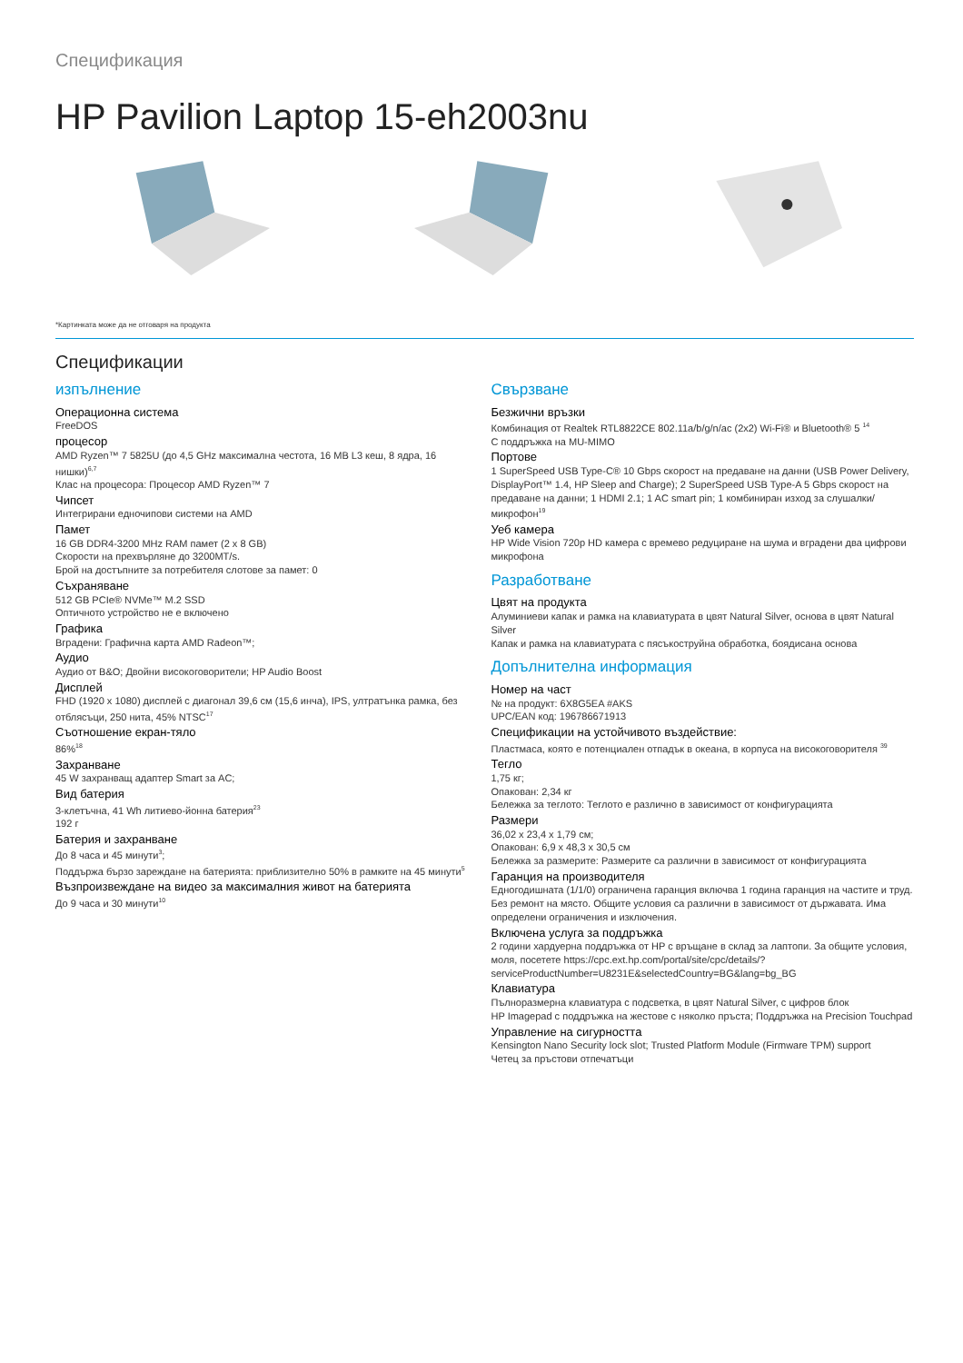Спецификация
HP Pavilion Laptop 15-eh2003nu
*Картинката може да не отговаря на продукта
Спецификации
изпълнение
Операционна система
FreeDOS
процесор
AMD Ryzen™ 7 5825U (до 4,5 GHz максимална честота, 16 MB L3 кеш, 8 ядра, 16 нишки)<sup>6,7</sup>
Клас на процесора: Процесор AMD Ryzen™ 7
Чипсет
Интегрирани едночипови системи на AMD
Памет
16 GB DDR4-3200 MHz RAM памет (2 x 8 GB)
Скорости на прехвърляне до 3200MT/s.
Брой на достъпните за потребителя слотове за памет: 0
Съхраняване
512 GB PCIe® NVMe™ M.2 SSD
Оптичното устройство не е включено
Графика
Вградени: Графична карта AMD Radeon™;
Аудио
Аудио от B&O; Двойни високоговорители; HP Audio Boost
Дисплей
FHD (1920 x 1080) дисплей с диагонал 39,6 см (15,6 инча), IPS, ултратънка рамка, без отблясъци, 250 нита, 45% NTSC<sup>17</sup>
Съотношение екран-тяло
86%<sup>18</sup>
Захранване
45 W захранващ адаптер Smart за AC;
Вид батерия
3-клетъчна, 41 Wh литиево-йонна батерия<sup>23</sup>
192 г
Батерия и захранване
До 8 часа и 45 минути<sup>3</sup>;
Поддържа бързо зареждане на батерията: приблизително 50% в рамките на 45 минути<sup>5</sup>
Възпроизвеждане на видео за максималния живот на батерията
До 9 часа и 30 минути<sup>10</sup>
Свързване
Безжични връзки
Комбинация от Realtek RTL8822CE 802.11a/b/g/n/ac (2x2) Wi-Fi® и Bluetooth® 5 <sup>14</sup>
С поддръжка на MU-MIMO
Портове
1 SuperSpeed USB Type-C® 10 Gbps скорост на предаване на данни (USB Power Delivery, DisplayPort™ 1.4, HP Sleep and Charge); 2 SuperSpeed USB Type-A 5 Gbps скорост на предаване на данни; 1 HDMI 2.1; 1 AC smart pin; 1 комбиниран изход за слушалки/микрофон<sup>19</sup>
Уеб камера
HP Wide Vision 720p HD камера с времево редуциране на шума и вградени два цифрови микрофона
Разработване
Цвят на продукта
Алуминиеви капак и рамка на клавиатурата в цвят Natural Silver, основа в цвят Natural Silver
Капак и рамка на клавиатурата с пясъкоструйна обработка, боядисана основа
Допълнителна информация
Номер на част
№ на продукт: 6X8G5EA #AKS
UPC/EAN код: 196786671913
Спецификации на устойчивото въздействие:
Пластмаса, която е потенциален отпадък в океана, в корпуса на високоговорителя <sup>39</sup>
Тегло
1,75 кг;
Опакован: 2,34 кг
Бележка за теглото: Теглото е различно в зависимост от конфигурацията
Размери
36,02 x 23,4 x 1,79 см;
Опакован: 6,9 x 48,3 x 30,5 см
Бележка за размерите: Размерите са различни в зависимост от конфигурацията
Гаранция на производителя
Едногодишната (1/1/0) ограничена гаранция включва 1 година гаранция на частите и труд. Без ремонт на място. Общите условия са различни в зависимост от държавата. Има определени ограничения и изключения.
Включена услуга за поддръжка
2 години хардуерна поддръжка от HP с връщане в склад за лаптопи. За общите условия, моля, посетете https://cpc.ext.hp.com/portal/site/cpc/details/?serviceProductNumber=U8231E&selectedCountry=BG&lang=bg_BG
Клавиатура
Пълноразмерна клавиатура с подсветка, в цвят Natural Silver, с цифров блок
HP Imagepad с поддръжка на жестове с няколко пръста; Поддръжка на Precision Touchpad
Управление на сигурността
Kensington Nano Security lock slot; Trusted Platform Module (Firmware TPM) support
Четец за пръстови отпечатъци